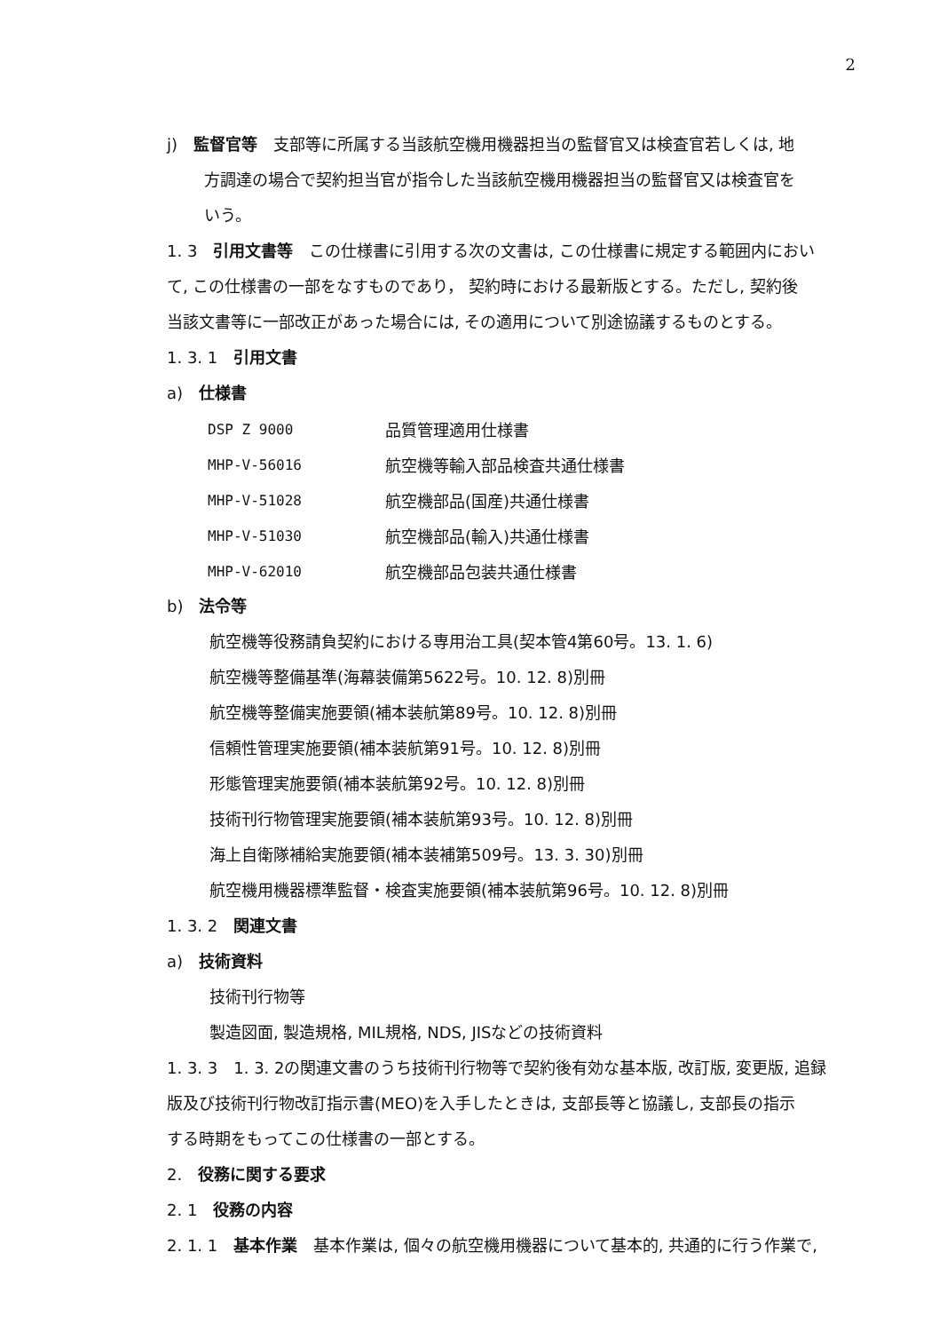2
j)　監督官等　支部等に所属する当該航空機用機器担当の監督官又は検査官若しくは, 地
方調達の場合で契約担当官が指令した当該航空機用機器担当の監督官又は検査官を
いう。
1. 3　引用文書等　この仕様書に引用する次の文書は, この仕様書に規定する範囲内におい
て, この仕様書の一部をなすものであり， 契約時における最新版とする。ただし, 契約後
当該文書等に一部改正があった場合には, その適用について別途協議するものとする。
1. 3. 1　引用文書
a)　仕様書
| DSP Z 9000 | 品質管理適用仕様書 |
| MHP-V-56016 | 航空機等輸入部品検査共通仕様書 |
| MHP-V-51028 | 航空機部品(国産)共通仕様書 |
| MHP-V-51030 | 航空機部品(輸入)共通仕様書 |
| MHP-V-62010 | 航空機部品包装共通仕様書 |
b)　法令等
航空機等役務請負契約における専用治工具(契本管4第60号。13. 1. 6)
航空機等整備基準(海幕装備第5622号。10. 12. 8)別冊
航空機等整備実施要領(補本装航第89号。10. 12. 8)別冊
信頼性管理実施要領(補本装航第91号。10. 12. 8)別冊
形態管理実施要領(補本装航第92号。10. 12. 8)別冊
技術刊行物管理実施要領(補本装航第93号。10. 12. 8)別冊
海上自衛隊補給実施要領(補本装補第509号。13. 3. 30)別冊
航空機用機器標準監督・検査実施要領(補本装航第96号。10. 12. 8)別冊
1. 3. 2　関連文書
a)　技術資料
技術刊行物等
製造図面, 製造規格, MIL規格, NDS, JISなどの技術資料
1. 3. 3　1. 3. 2の関連文書のうち技術刊行物等で契約後有効な基本版, 改訂版, 変更版, 追録
版及び技術刊行物改訂指示書(MEO)を入手したときは, 支部長等と協議し, 支部長の指示
する時期をもってこの仕様書の一部とする。
2.　役務に関する要求
2. 1　役務の内容
2. 1. 1　基本作業　基本作業は, 個々の航空機用機器について基本的, 共通的に行う作業で,